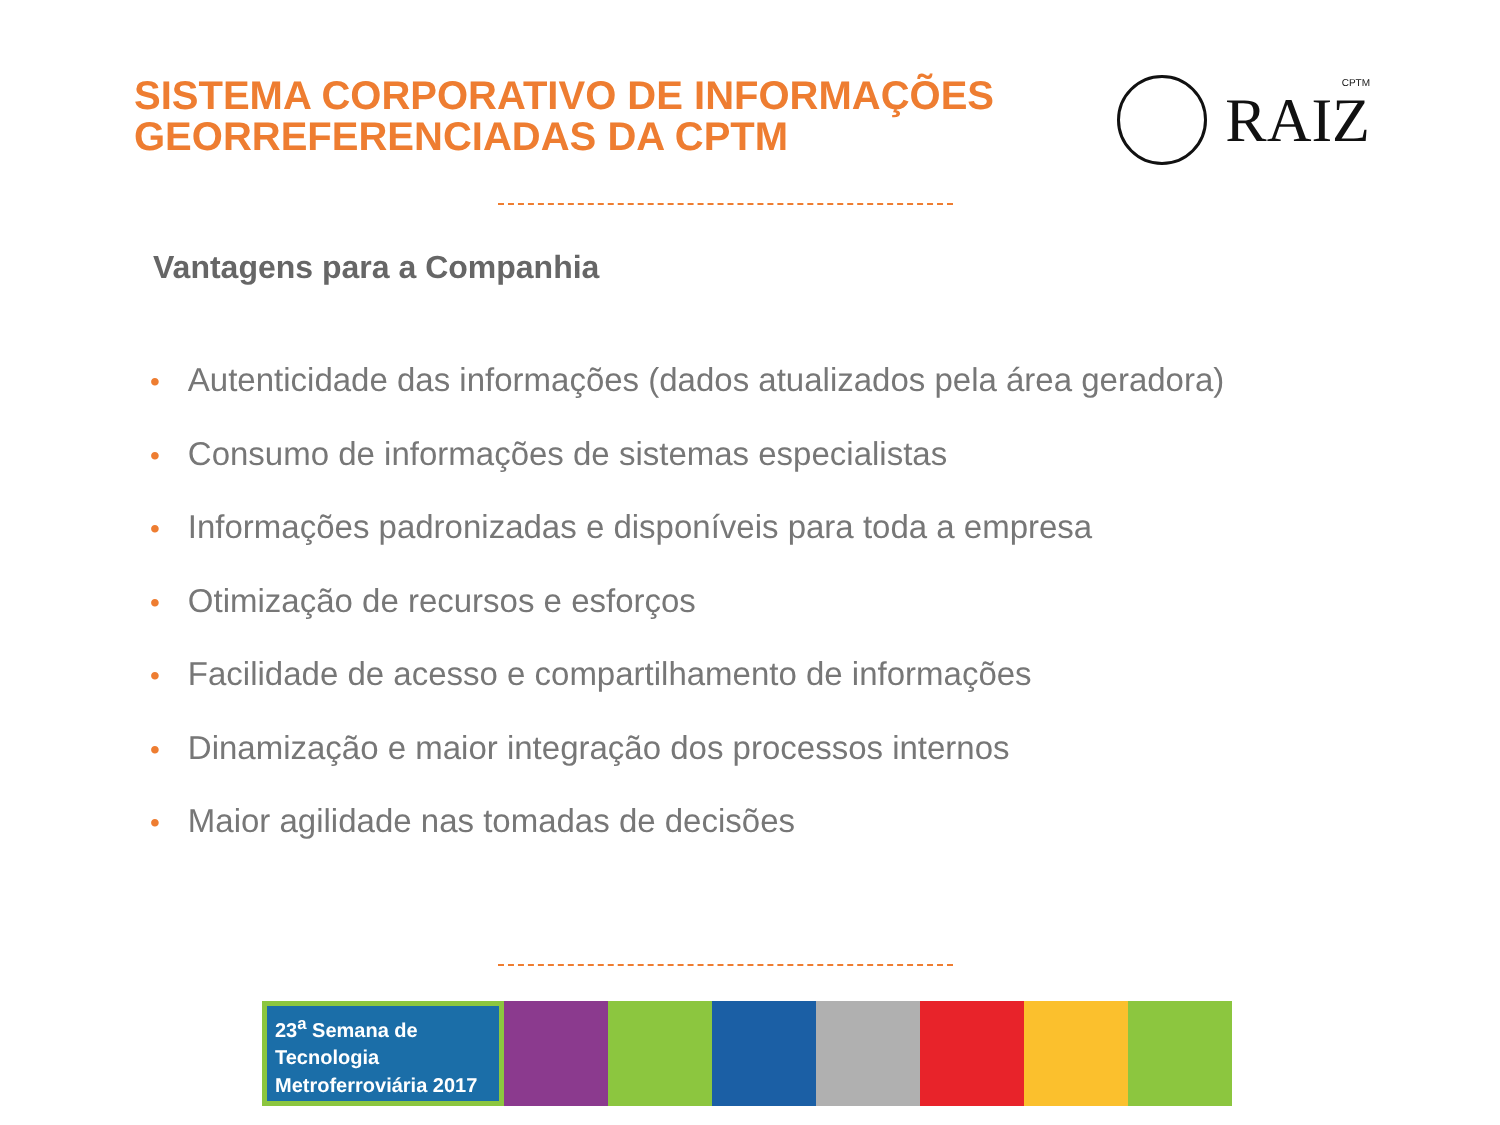SISTEMA CORPORATIVO DE INFORMAÇÕES
GEORREFERENCIADAS DA CPTM
CPTM
RAIZ
Vantagens para a Companhia
• Autenticidade das informações (dados atualizados pela área geradora)
• Consumo de informações de sistemas especialistas
• Informações padronizadas e disponíveis para toda a empresa
• Otimização de recursos e esforços
• Facilidade de acesso e compartilhamento de informações
• Dinamização e maior integração dos processos internos
• Maior agilidade nas tomadas de decisões
23<sup>a</sup> Semana de
Tecnologia
Metroferroviária 2017